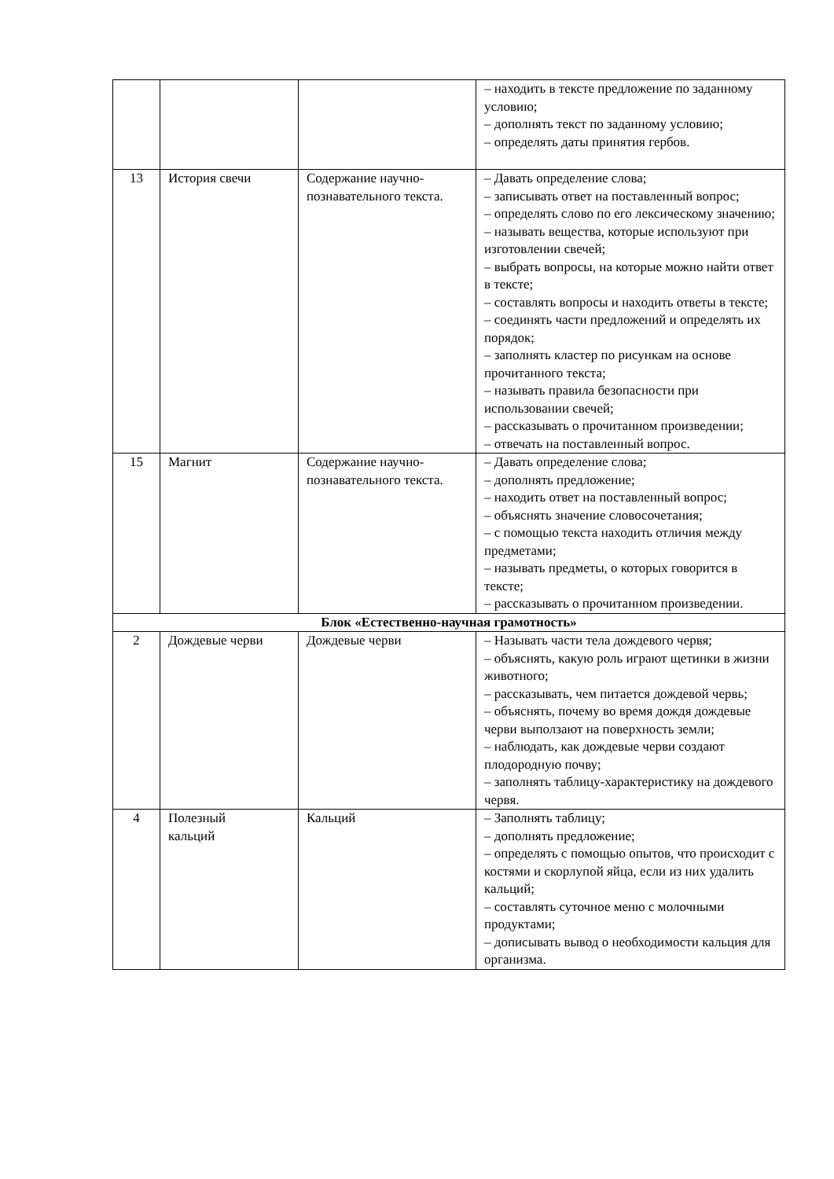| | | | – находить в тексте предложение по заданному условию; – дополнять текст по заданному условию; – определять даты принятия гербов. |
| 13 | История свечи | Содержание научно-познавательного текста. | – Давать определение слова; – записывать ответ на поставленный вопрос; – определять слово по его лексическому значению; – называть вещества, которые используют при изготовлении свечей; – выбрать вопросы, на которые можно найти ответ в тексте; – составлять вопросы и находить ответы в тексте; – соединять части предложений и определять их порядок; – заполнять кластер по рисункам на основе прочитанного текста; – называть правила безопасности при использовании свечей; – рассказывать о прочитанном произведении; – отвечать на поставленный вопрос. |
| 15 | Магнит | Содержание научно-познавательного текста. | – Давать определение слова; – дополнять предложение; – находить ответ на поставленный вопрос; – объяснять значение словосочетания; – с помощью текста находить отличия между предметами; – называть предметы, о которых говорится в тексте; – рассказывать о прочитанном произведении. |
| Блок «Естественно-научная грамотность» | | | |
| 2 | Дождевые черви | Дождевые черви | – Называть части тела дождевого червя; – объяснять, какую роль играют щетинки в жизни животного; – рассказывать, чем питается дождевой червь; – объяснять, почему во время дождя дождевые черви выползают на поверхность земли; – наблюдать, как дождевые черви создают плодородную почву; – заполнять таблицу-характеристику на дождевого червя. |
| 4 | Полезный кальций | Кальций | – Заполнять таблицу; – дополнять предложение; – определять с помощью опытов, что происходит с костями и скорлупой яйца, если из них удалить кальций; – составлять суточное меню с молочными продуктами; – дописывать вывод о необходимости кальция для организма. |